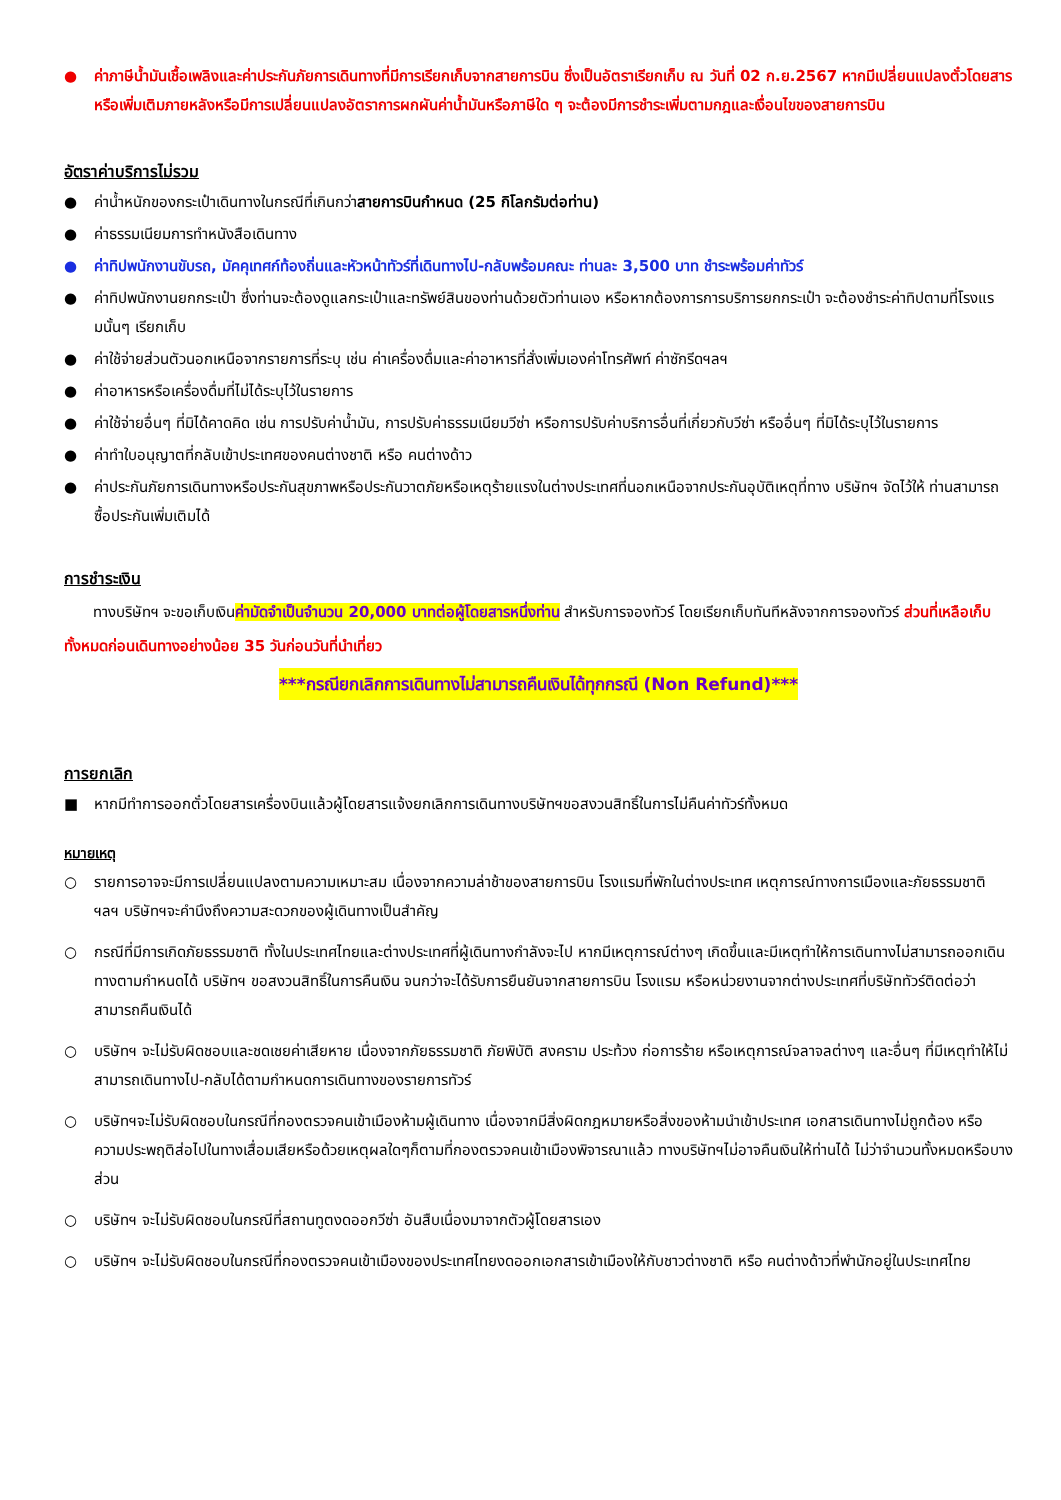● ค่าภาษีน้ำมันเชื้อเพลิงและค่าประกันภัยการเดินทางที่มีการเรียกเก็บจากสายการบิน ซึ่งเป็นอัตราเรียกเก็บ ณ วันที่ 02 ก.ย.2567 หากมีเปลี่ยนแปลงตั๋วโดยสารหรือเพิ่มเติมภายหลังหรือมีการเปลี่ยนแปลงอัตราการผกผันค่าน้ำมันหรือภาษีใด ๆ จะต้องมีการชำระเพิ่มตามกฎและเงื่อนไขของสายการบิน
อัตราค่าบริการไม่รวม
● ค่าน้ำหนักของกระเป๋าเดินทางในกรณีที่เกินกว่าสายการบินกำหนด (25 กิโลกรัมต่อท่าน)
● ค่าธรรมเนียมการทำหนังสือเดินทาง
● ค่าทิปพนักงานขับรถ, มัคคุเทศก์ท้องถิ่นและหัวหน้าทัวร์ที่เดินทางไป-กลับพร้อมคณะ ท่านละ 3,500 บาท ชำระพร้อมค่าทัวร์
● ค่าทิปพนักงานยกกระเป๋า ซึ่งท่านจะต้องดูแลกระเป๋าและทรัพย์สินของท่านด้วยตัวท่านเอง หรือหากต้องการการบริการยกกระเป๋า จะต้องชำระค่าทิปตามที่โรงแรมนั้นๆ เรียกเก็บ
● ค่าใช้จ่ายส่วนตัวนอกเหนือจากรายการที่ระบุ เช่น ค่าเครื่องดื่มและค่าอาหารที่สั่งเพิ่มเองค่าโทรศัพท์ ค่าซักรีดฯลฯ
● ค่าอาหารหรือเครื่องดื่มที่ไม่ได้ระบุไว้ในรายการ
● ค่าใช้จ่ายอื่นๆ ที่มิได้คาดคิด เช่น การปรับค่าน้ำมัน, การปรับค่าธรรมเนียมวีซ่า หรือการปรับค่าบริการอื่นที่เกี่ยวกับวีซ่า หรืออื่นๆ ที่มิได้ระบุไว้ในรายการ
● ค่าทำใบอนุญาตที่กลับเข้าประเทศของคนต่างชาติ หรือ คนต่างด้าว
● ค่าประกันภัยการเดินทางหรือประกันสุขภาพหรือประกันวาตภัยหรือเหตุร้ายแรงในต่างประเทศที่นอกเหนือจากประกันอุบัติเหตุที่ทาง บริษัทฯ จัดไว้ให้ ท่านสามารถซื้อประกันเพิ่มเติมได้
การชำระเงิน
ทางบริษัทฯ จะขอเก็บเงินค่ามัดจำเป็นจำนวน 20,000 บาทต่อผู้โดยสารหนึ่งท่าน สำหรับการจองทัวร์ โดยเรียกเก็บทันทีหลังจากการจองทัวร์ ส่วนที่เหลือเก็บทั้งหมดก่อนเดินทางอย่างน้อย 35 วันก่อนวันที่นำเที่ยว
***กรณียกเลิกการเดินทางไม่สามารถคืนเงินได้ทุกกรณี (Non Refund)***
การยกเลิก
■ หากมีทำการออกตั๋วโดยสารเครื่องบินแล้วผู้โดยสารแจ้งยกเลิกการเดินทางบริษัทฯขอสงวนสิทธิ์ในการไม่คืนค่าทัวร์ทั้งหมด
หมายเหตุ
○ รายการอาจจะมีการเปลี่ยนแปลงตามความเหมาะสม เนื่องจากความล่าช้าของสายการบิน โรงแรมที่พักในต่างประเทศ เหตุการณ์ทางการเมืองและภัยธรรมชาติ ฯลฯ บริษัทฯจะคำนึงถึงความสะดวกของผู้เดินทางเป็นสำคัญ
○ กรณีที่มีการเกิดภัยธรรมชาติ ทั้งในประเทศไทยและต่างประเทศที่ผู้เดินทางกำลังจะไป หากมีเหตุการณ์ต่างๆ เกิดขึ้นและมีเหตุทำให้การเดินทางไม่สามารถออกเดินทางตามกำหนดได้ บริษัทฯ ขอสงวนสิทธิ์ในการคืนเงิน จนกว่าจะได้รับการยืนยันจากสายการบิน โรงแรม หรือหน่วยงานจากต่างประเทศที่บริษัททัวร์ติดต่อว่าสามารถคืนเงินได้
○ บริษัทฯ จะไม่รับผิดชอบและชดเชยค่าเสียหาย เนื่องจากภัยธรรมชาติ ภัยพิบัติ สงคราม ประท้วง ก่อการร้าย หรือเหตุการณ์จลาจลต่างๆ และอื่นๆ ที่มีเหตุทำให้ไม่สามารถเดินทางไป-กลับได้ตามกำหนดการเดินทางของรายการทัวร์
○ บริษัทฯจะไม่รับผิดชอบในกรณีที่กองตรวจคนเข้าเมืองห้ามผู้เดินทาง เนื่องจากมีสิ่งผิดกฎหมายหรือสิ่งของห้ามนำเข้าประเทศ เอกสารเดินทางไม่ถูกต้อง หรือ ความประพฤติส่อไปในทางเสื่อมเสียหรือด้วยเหตุผลใดๆก็ตามที่กองตรวจคนเข้าเมืองพิจารณาแล้ว ทางบริษัทฯไม่อาจคืนเงินให้ท่านได้ ไม่ว่าจำนวนทั้งหมดหรือบางส่วน
○ บริษัทฯ จะไม่รับผิดชอบในกรณีที่สถานทูตงดออกวีซ่า อันสืบเนื่องมาจากตัวผู้โดยสารเอง
○ บริษัทฯ จะไม่รับผิดชอบในกรณีที่กองตรวจคนเข้าเมืองของประเทศไทยงดออกเอกสารเข้าเมืองให้กับชาวต่างชาติ หรือ คนต่างด้าวที่พำนักอยู่ในประเทศไทย